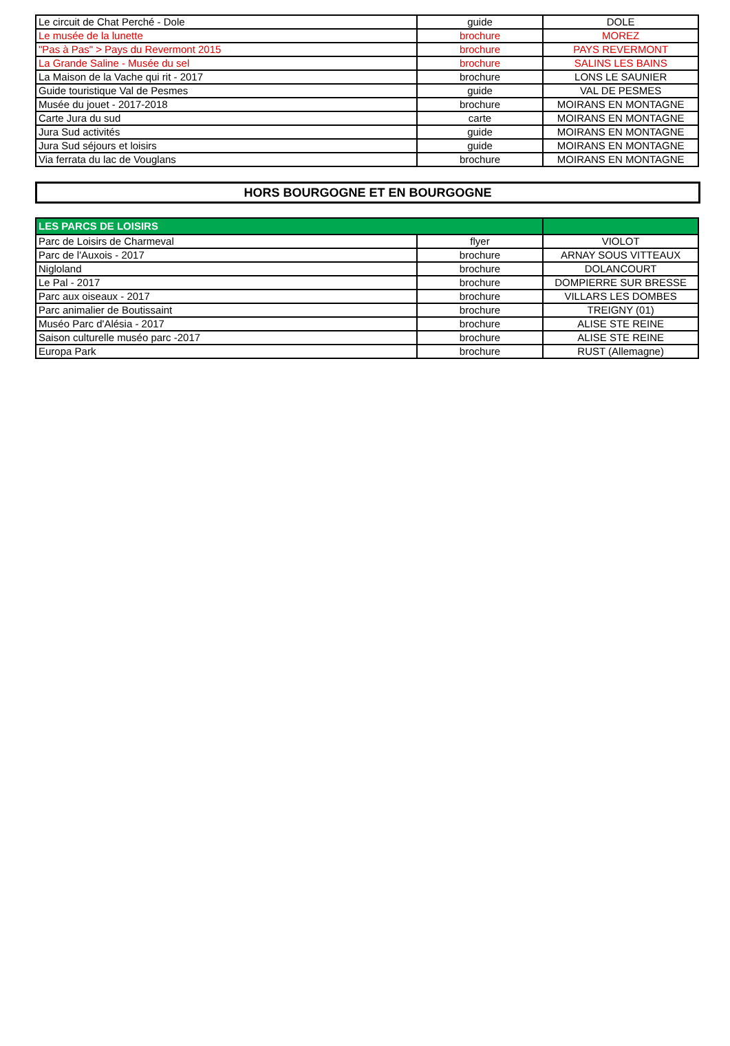| Le circuit de Chat Perché - Dole | guide | DOLE |
| Le musée de la lunette | brochure | MOREZ |
| "Pas à Pas" > Pays du Revermont 2015 | brochure | PAYS REVERMONT |
| La Grande Saline - Musée du sel | brochure | SALINS LES BAINS |
| La Maison de la Vache qui rit - 2017 | brochure | LONS LE SAUNIER |
| Guide touristique Val de Pesmes | guide | VAL DE PESMES |
| Musée du jouet - 2017-2018 | brochure | MOIRANS EN MONTAGNE |
| Carte Jura du sud | carte | MOIRANS EN MONTAGNE |
| Jura Sud activités | guide | MOIRANS EN MONTAGNE |
| Jura Sud séjours et loisirs | guide | MOIRANS EN MONTAGNE |
| Via ferrata du lac de Vouglans | brochure | MOIRANS EN MONTAGNE |
HORS BOURGOGNE ET EN BOURGOGNE
| LES PARCS DE LOISIRS | | |
| Parc de Loisirs de Charmeval | flyer | VIOLOT |
| Parc de l'Auxois - 2017 | brochure | ARNAY SOUS VITTEAUX |
| Nigloland | brochure | DOLANCOURT |
| Le Pal - 2017 | brochure | DOMPIERRE SUR BRESSE |
| Parc aux oiseaux - 2017 | brochure | VILLARS LES DOMBES |
| Parc animalier de Boutissaint | brochure | TREIGNY (01) |
| Muséo Parc d'Alésia - 2017 | brochure | ALISE STE REINE |
| Saison culturelle muséo parc -2017 | brochure | ALISE STE REINE |
| Europa Park | brochure | RUST (Allemagne) |